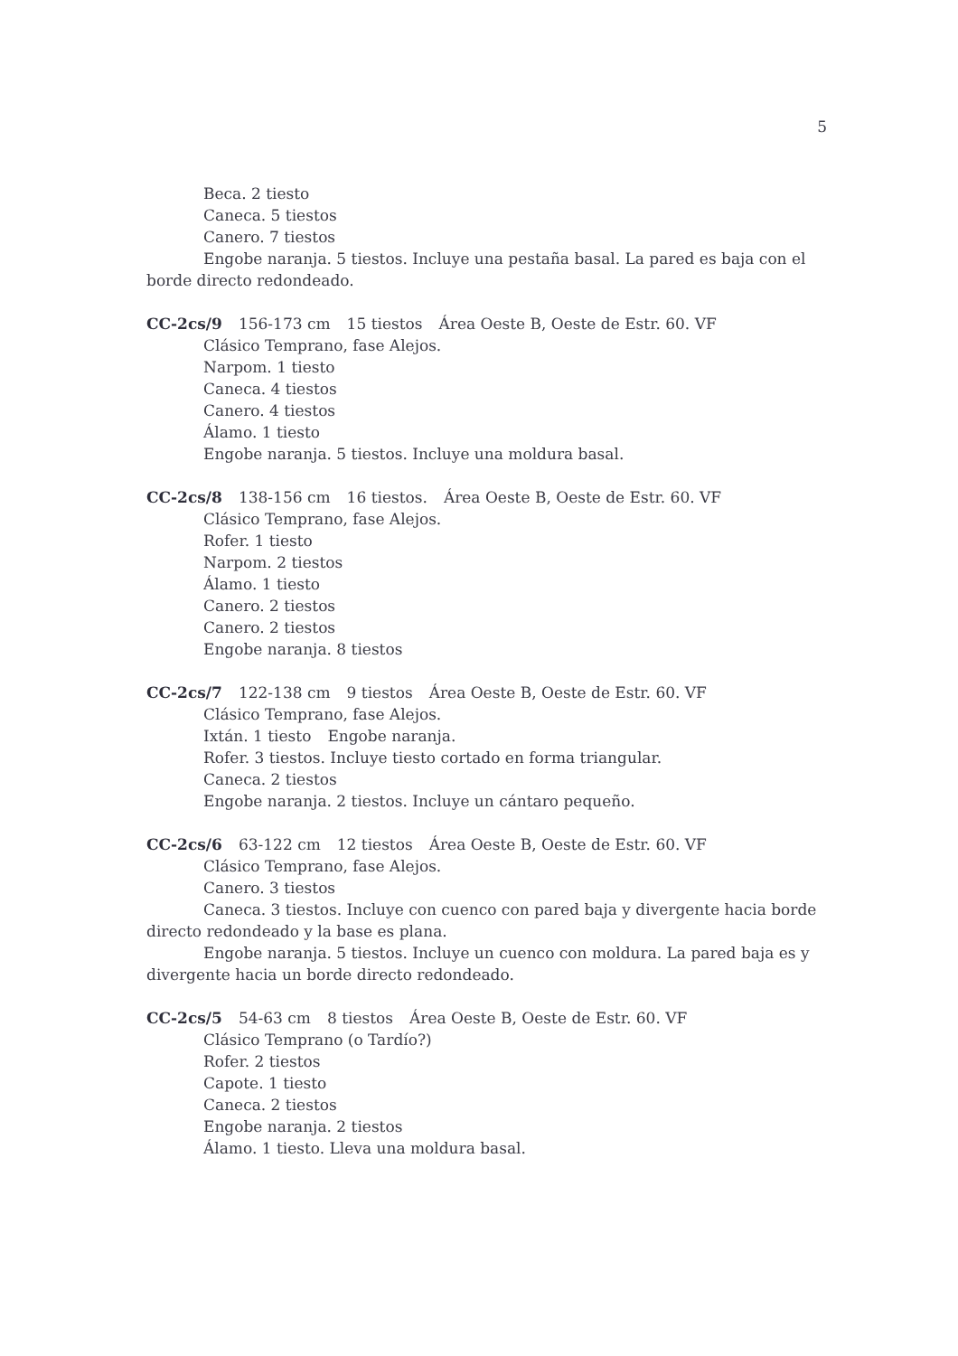5
Beca. 2 tiesto
Caneca. 5 tiestos
Canero. 7 tiestos
Engobe naranja. 5 tiestos. Incluye una pestaña basal. La pared es baja con el borde directo redondeado.
CC-2cs/9 156-173 cm 15 tiestos Área Oeste B, Oeste de Estr. 60. VF
Clásico Temprano, fase Alejos.
Narpom. 1 tiesto
Caneca. 4 tiestos
Canero. 4 tiestos
Álamo. 1 tiesto
Engobe naranja. 5 tiestos. Incluye una moldura basal.
CC-2cs/8 138-156 cm 16 tiestos. Área Oeste B, Oeste de Estr. 60. VF
Clásico Temprano, fase Alejos.
Rofer. 1 tiesto
Narpom. 2 tiestos
Álamo. 1 tiesto
Canero. 2 tiestos
Canero. 2 tiestos
Engobe naranja. 8 tiestos
CC-2cs/7 122-138 cm 9 tiestos Área Oeste B, Oeste de Estr. 60. VF
Clásico Temprano, fase Alejos.
Ixtán. 1 tiesto Engobe naranja.
Rofer. 3 tiestos. Incluye tiesto cortado en forma triangular.
Caneca. 2 tiestos
Engobe naranja. 2 tiestos. Incluye un cántaro pequeño.
CC-2cs/6 63-122 cm 12 tiestos Área Oeste B, Oeste de Estr. 60. VF
Clásico Temprano, fase Alejos.
Canero. 3 tiestos
Caneca. 3 tiestos. Incluye con cuenco con pared baja y divergente hacia borde directo redondeado y la base es plana.
Engobe naranja. 5 tiestos. Incluye un cuenco con moldura. La pared baja es y divergente hacia un borde directo redondeado.
CC-2cs/5 54-63 cm 8 tiestos Área Oeste B, Oeste de Estr. 60. VF
Clásico Temprano (o Tardío?)
Rofer. 2 tiestos
Capote. 1 tiesto
Caneca. 2 tiestos
Engobe naranja. 2 tiestos
Álamo. 1 tiesto. Lleva una moldura basal.